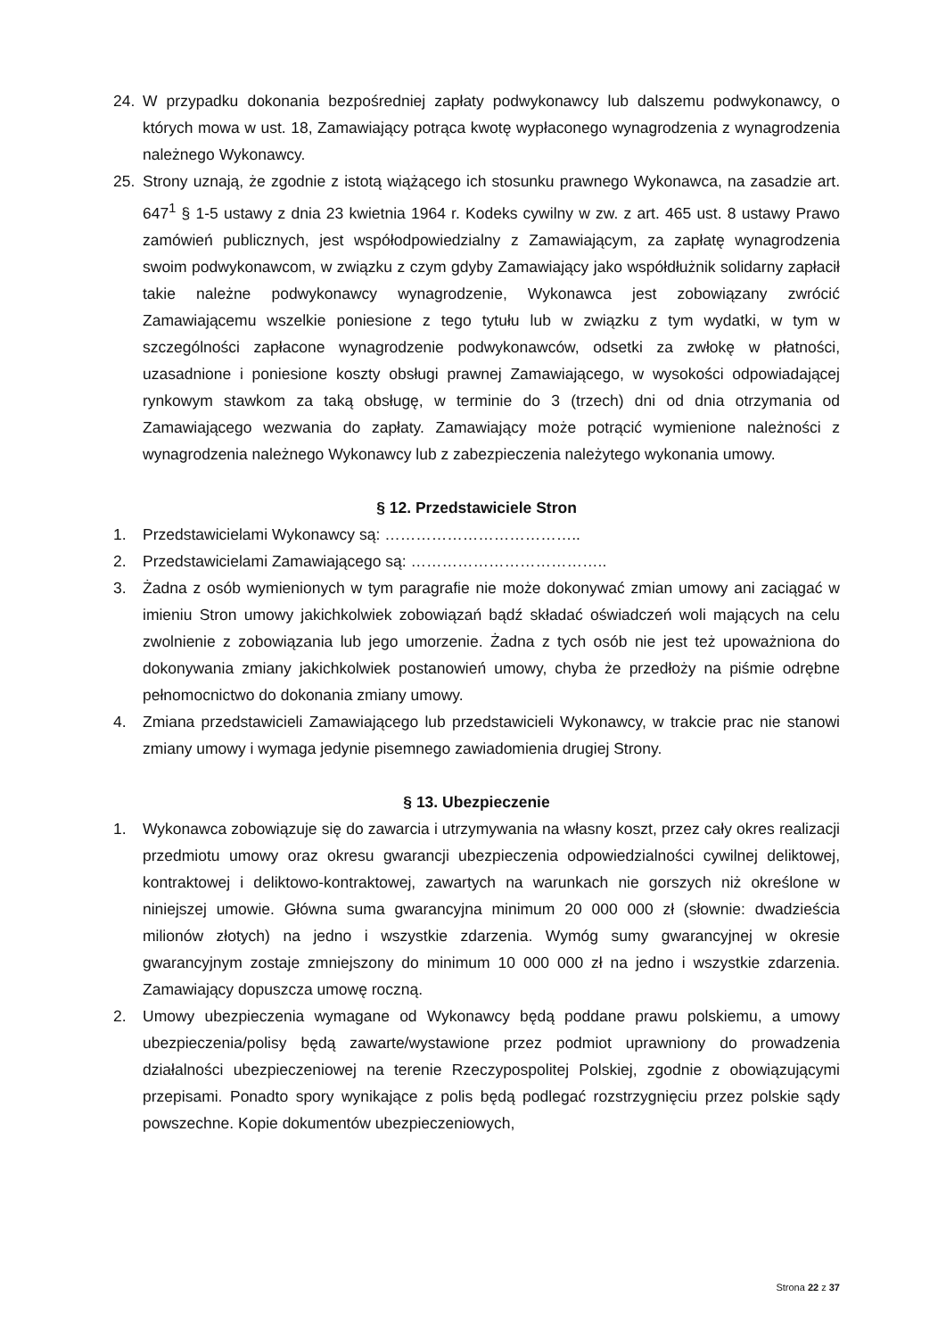24. W przypadku dokonania bezpośredniej zapłaty podwykonawcy lub dalszemu podwykonawcy, o których mowa w ust. 18, Zamawiający potrąca kwotę wypłaconego wynagrodzenia z wynagrodzenia należnego Wykonawcy.
25. Strony uznają, że zgodnie z istotą wiążącego ich stosunku prawnego Wykonawca, na zasadzie art. 647<sup>1</sup> § 1-5 ustawy z dnia 23 kwietnia 1964 r. Kodeks cywilny w zw. z art. 465 ust. 8 ustawy Prawo zamówień publicznych, jest współodpowiedzialny z Zamawiającym, za zapłatę wynagrodzenia swoim podwykonawcom, w związku z czym gdyby Zamawiający jako współdłużnik solidarny zapłacił takie należne podwykonawcy wynagrodzenie, Wykonawca jest zobowiązany zwrócić Zamawiającemu wszelkie poniesione z tego tytułu lub w związku z tym wydatki, w tym w szczególności zapłacone wynagrodzenie podwykonawców, odsetki za zwłokę w płatności, uzasadnione i poniesione koszty obsługi prawnej Zamawiającego, w wysokości odpowiadającej rynkowym stawkom za taką obsługę, w terminie do 3 (trzech) dni od dnia otrzymania od Zamawiającego wezwania do zapłaty. Zamawiający może potrącić wymienione należności z wynagrodzenia należnego Wykonawcy lub z zabezpieczenia należytego wykonania umowy.
§ 12. Przedstawiciele Stron
1. Przedstawicielami Wykonawcy są: ………………………………..
2. Przedstawicielami Zamawiającego są: ………………………………..
3. Żadna z osób wymienionych w tym paragrafie nie może dokonywać zmian umowy ani zaciągać w imieniu Stron umowy jakichkolwiek zobowiązań bądź składać oświadczeń woli mających na celu zwolnienie z zobowiązania lub jego umorzenie. Żadna z tych osób nie jest też upoważniona do dokonywania zmiany jakichkolwiek postanowień umowy, chyba że przedłoży na piśmie odrębne pełnomocnictwo do dokonania zmiany umowy.
4. Zmiana przedstawicieli Zamawiającego lub przedstawicieli Wykonawcy, w trakcie prac nie stanowi zmiany umowy i wymaga jedynie pisemnego zawiadomienia drugiej Strony.
§ 13. Ubezpieczenie
1. Wykonawca zobowiązuje się do zawarcia i utrzymywania na własny koszt, przez cały okres realizacji przedmiotu umowy oraz okresu gwarancji ubezpieczenia odpowiedzialności cywilnej deliktowej, kontraktowej i deliktowo-kontraktowej, zawartych na warunkach nie gorszych niż określone w niniejszej umowie. Główna suma gwarancyjna minimum 20 000 000 zł (słownie: dwadzieścia milionów złotych) na jedno i wszystkie zdarzenia. Wymóg sumy gwarancyjnej w okresie gwarancyjnym zostaje zmniejszony do minimum 10 000 000 zł na jedno i wszystkie zdarzenia. Zamawiający dopuszcza umowę roczną.
2. Umowy ubezpieczenia wymagane od Wykonawcy będą poddane prawu polskiemu, a umowy ubezpieczenia/polisy będą zawarte/wystawione przez podmiot uprawniony do prowadzenia działalności ubezpieczeniowej na terenie Rzeczypospolitej Polskiej, zgodnie z obowiązującymi przepisami. Ponadto spory wynikające z polis będą podlegać rozstrzygnięciu przez polskie sądy powszechne. Kopie dokumentów ubezpieczeniowych,
Strona 22 z 37